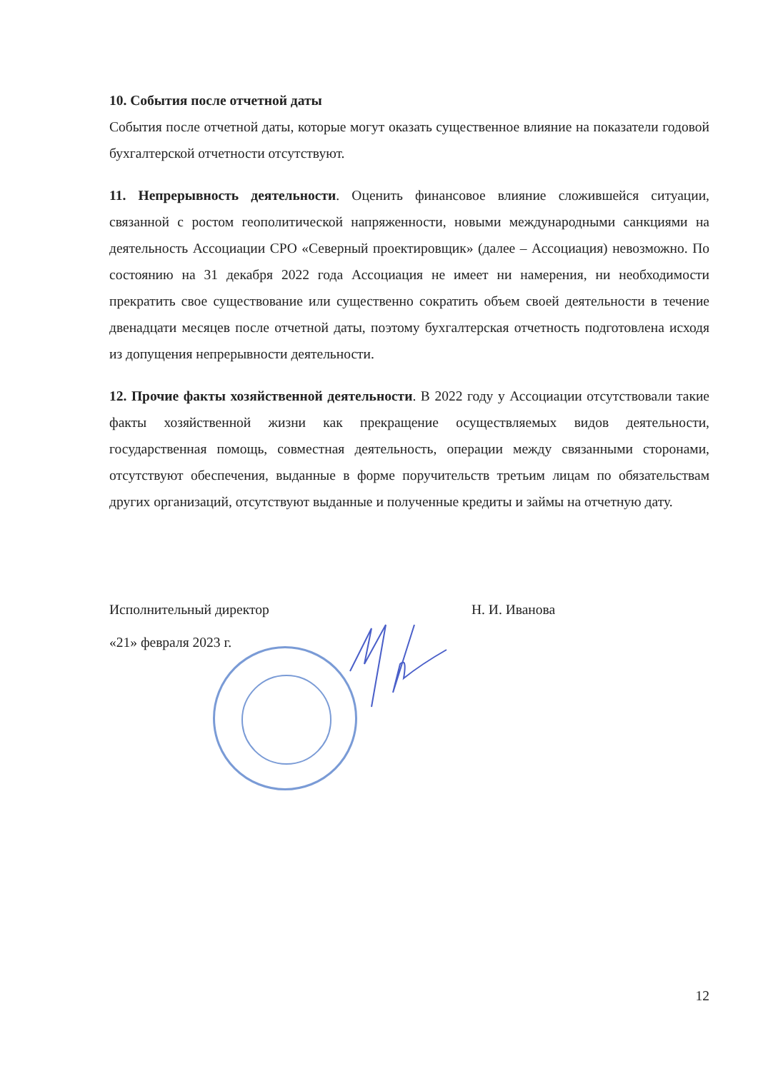10. События после отчетной даты
События после отчетной даты, которые могут оказать существенное влияние на показатели годовой бухгалтерской отчетности отсутствуют.
11. Непрерывность деятельности. Оценить финансовое влияние сложившейся ситуации, связанной с ростом геополитической напряженности, новыми международными санкциями на деятельность Ассоциации СРО «Северный проектировщик» (далее – Ассоциация) невозможно. По состоянию на 31 декабря 2022 года Ассоциация не имеет ни намерения, ни необходимости прекратить свое существование или существенно сократить объем своей деятельности в течение двенадцати месяцев после отчетной даты, поэтому бухгалтерская отчетность подготовлена исходя из допущения непрерывности деятельности.
12. Прочие факты хозяйственной деятельности. В 2022 году у Ассоциации отсутствовали такие факты хозяйственной жизни как прекращение осуществляемых видов деятельности, государственная помощь, совместная деятельность, операции между связанными сторонами, отсутствуют обеспечения, выданные в форме поручительств третьим лицам по обязательствам других организаций, отсутствуют выданные и полученные кредиты и займы на отчетную дату.
Исполнительный директор Н. И. Иванова
«21» февраля 2023 г.
12